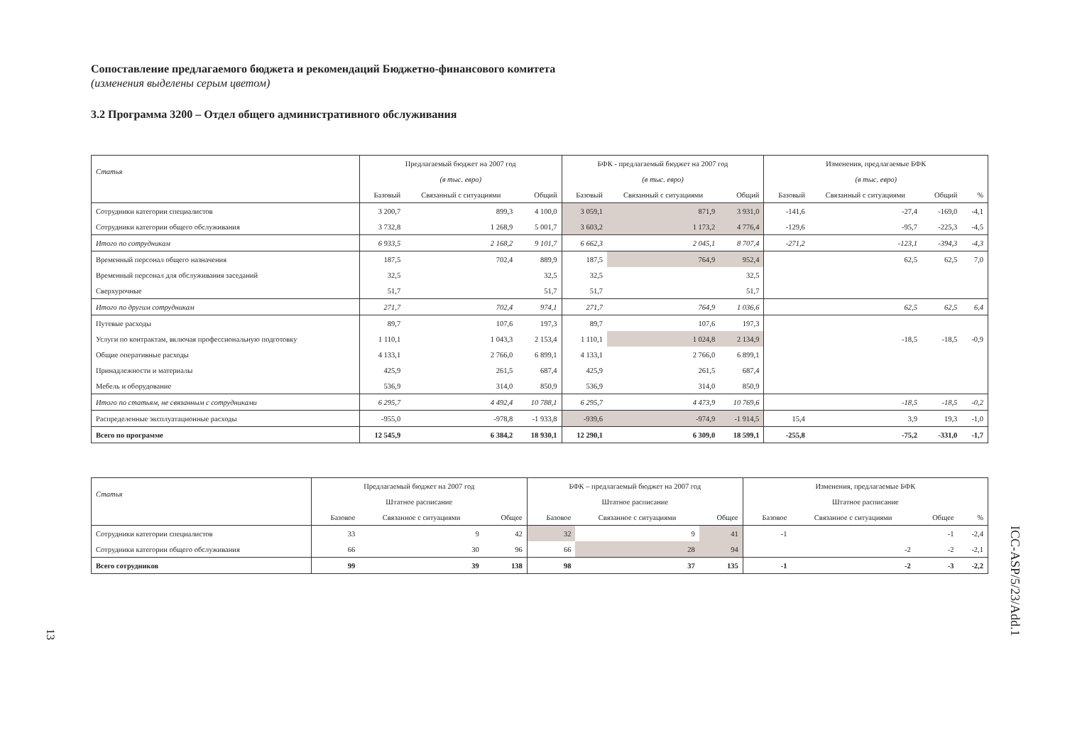Сопоставление предлагаемого бюджета и рекомендаций Бюджетно-финансового комитета
(изменения выделены серым цветом)
3.2 Программа 3200 – Отдел общего административного обслуживания
| Статья | Предлагаемый бюджет на 2007 год | | | БФК - предлагаемый бюджет на 2007 год | | | Изменения, предлагаемые БФК | | | |
| --- | --- | --- | --- | --- | --- | --- | --- | --- | --- | --- |
| | (в тыс. евро) | | | (в тыс. евро) | | | (в тыс. евро) | | | |
| | Базовый | Связанный с ситуациями | Общий | Базовый | Связанный с ситуациями | Общий | Базовый | Связанный с ситуациями | Общий | % |
| Сотрудники категории специалистов | 3 200,7 | 899,3 | 4 100,0 | 3 059,1 | 871,9 | 3 931,0 | -141,6 | -27,4 | -169,0 | -4,1 |
| Сотрудники категории общего обслуживания | 3 732,8 | 1 268,9 | 5 001,7 | 3 603,2 | 1 173,2 | 4 776,4 | -129,6 | -95,7 | -225,3 | -4,5 |
| Итого по сотрудникам | 6 933,5 | 2 168,2 | 9 101,7 | 6 662,3 | 2 045,1 | 8 707,4 | -271,2 | -123,1 | -394,3 | -4,3 |
| Временный персонал общего назначения | 187,5 | 702,4 | 889,9 | 187,5 | 764,9 | 952,4 | | 62,5 | 62,5 | 7,0 |
| Временный персонал для обслуживания заседаний | 32,5 | | 32,5 | 32,5 | | 32,5 | | | | |
| Сверхурочные | 51,7 | | 51,7 | 51,7 | | 51,7 | | | | |
| Итого по другим сотрудникам | 271,7 | 702,4 | 974,1 | 271,7 | 764,9 | 1 036,6 | | 62,5 | 62,5 | 6,4 |
| Путевые расходы | 89,7 | 107,6 | 197,3 | 89,7 | 107,6 | 197,3 | | | | |
| Услуги по контрактам, включая профессиональную подготовку | 1 110,1 | 1 043,3 | 2 153,4 | 1 110,1 | 1 024,8 | 2 134,9 | | -18,5 | -18,5 | -0,9 |
| Общие оперативные расходы | 4 133,1 | 2 766,0 | 6 899,1 | 4 133,1 | 2 766,0 | 6 899,1 | | | | |
| Принадлежности и материалы | 425,9 | 261,5 | 687,4 | 425,9 | 261,5 | 687,4 | | | | |
| Мебель и оборудование | 536,9 | 314,0 | 850,9 | 536,9 | 314,0 | 850,9 | | | | |
| Итого по статьям, не связанным с сотрудниками | 6 295,7 | 4 492,4 | 10 788,1 | 6 295,7 | 4 473,9 | 10 769,6 | | -18,5 | -18,5 | -0,2 |
| Распределенные эксплуатационные расходы | -955,0 | -978,8 | -1 933,8 | -939,6 | -974,9 | -1 914,5 | 15,4 | 3,9 | 19,3 | -1,0 |
| Всего по программе | 12 545,9 | 6 384,2 | 18 930,1 | 12 290,1 | 6 309,0 | 18 599,1 | -255,8 | -75,2 | -331,0 | -1,7 |
| Статья | Предлагаемый бюджет на 2007 год | | | БФК – предлагаемый бюджет на 2007 год | | | Изменения, предлагаемые БФК | | | |
| --- | --- | --- | --- | --- | --- | --- | --- | --- | --- | --- |
| | Штатное расписание | | | Штатное расписание | | | Штатное расписание | | | |
| | Базовое | Связанное с ситуациями | Общее | Базовое | Связанное с ситуациями | Общее | Базовое | Связанное с ситуациями | Общее | % |
| Сотрудники категории специалистов | 33 | 9 | 42 | 32 | 9 | 41 | -1 | | -1 | -2,4 |
| Сотрудники категории общего обслуживания | 66 | 30 | 96 | 66 | 28 | 94 | | -2 | -2 | -2,1 |
| Всего сотрудников | 99 | 39 | 138 | 98 | 37 | 135 | -1 | -2 | -3 | -2,2 |
13
ICC-ASP/5/23/Add.1